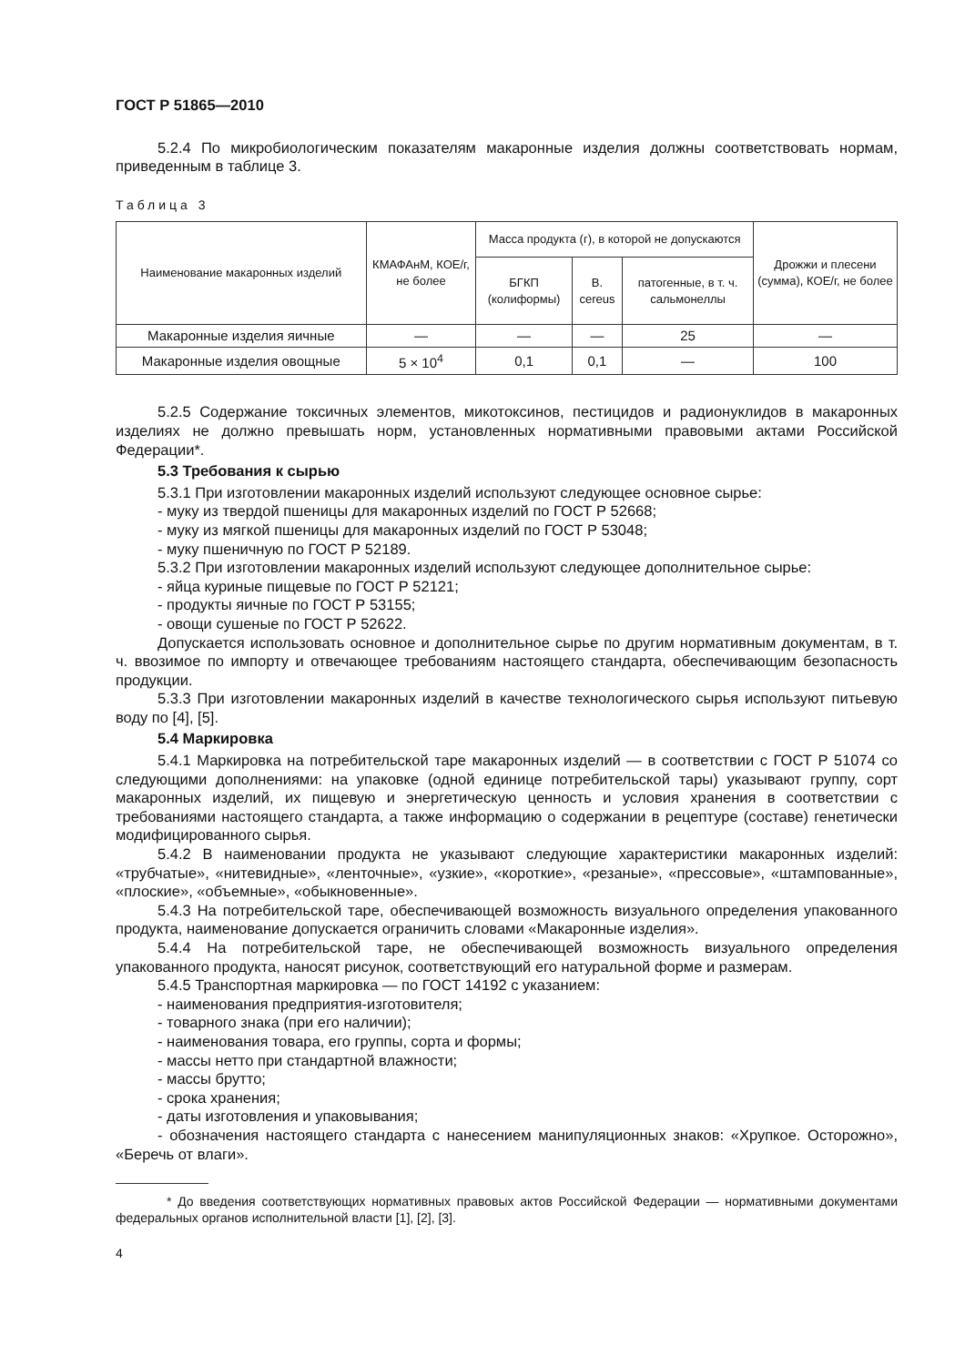ГОСТ Р 51865—2010
5.2.4 По микробиологическим показателям макаронные изделия должны соответствовать нормам, приведенным в таблице 3.
Таблица 3
| Наименование макаронных изделий | КМАФАнМ, КОЕ/г, не более | Масса продукта (г), в которой не допускаются | | | Дрожжи и плесени (сумма), КОЕ/г, не более |
| --- | --- | --- | --- | --- | --- |
| | | БГКП (колиформы) | B. cereus | патогенные, в т. ч. сальмонеллы | |
| Макаронные изделия яичные | — | — | — | 25 | — |
| Макаронные изделия овощные | 5 × 10<sup>4</sup> | 0,1 | 0,1 | — | 100 |
5.2.5 Содержание токсичных элементов, микотоксинов, пестицидов и радионуклидов в макаронных изделиях не должно превышать норм, установленных нормативными правовыми актами Российской Федерации*.
5.3 Требования к сырью
5.3.1 При изготовлении макаронных изделий используют следующее основное сырье:
- муку из твердой пшеницы для макаронных изделий по ГОСТ Р 52668;
- муку из мягкой пшеницы для макаронных изделий по ГОСТ Р 53048;
- муку пшеничную по ГОСТ Р 52189.
5.3.2 При изготовлении макаронных изделий используют следующее дополнительное сырье:
- яйца куриные пищевые по ГОСТ Р 52121;
- продукты яичные по ГОСТ Р 53155;
- овощи сушеные по ГОСТ Р 52622.
Допускается использовать основное и дополнительное сырье по другим нормативным документам, в т. ч. ввозимое по импорту и отвечающее требованиям настоящего стандарта, обеспечивающим безопасность продукции.
5.3.3 При изготовлении макаронных изделий в качестве технологического сырья используют питьевую воду по [4], [5].
5.4 Маркировка
5.4.1 Маркировка на потребительской таре макаронных изделий — в соответствии с ГОСТ Р 51074 со следующими дополнениями: на упаковке (одной единице потребительской тары) указывают группу, сорт макаронных изделий, их пищевую и энергетическую ценность и условия хранения в соответствии с требованиями настоящего стандарта, а также информацию о содержании в рецептуре (составе) генетически модифицированного сырья.
5.4.2 В наименовании продукта не указывают следующие характеристики макаронных изделий: «трубчатые», «нитевидные», «ленточные», «узкие», «короткие», «резаные», «прессовые», «штампованные», «плоские», «объемные», «обыкновенные».
5.4.3 На потребительской таре, обеспечивающей возможность визуального определения упакованного продукта, наименование допускается ограничить словами «Макаронные изделия».
5.4.4 На потребительской таре, не обеспечивающей возможность визуального определения упакованного продукта, наносят рисунок, соответствующий его натуральной форме и размерам.
5.4.5 Транспортная маркировка — по ГОСТ 14192 с указанием:
- наименования предприятия-изготовителя;
- товарного знака (при его наличии);
- наименования товара, его группы, сорта и формы;
- массы нетто при стандартной влажности;
- массы брутто;
- срока хранения;
- даты изготовления и упаковывания;
- обозначения настоящего стандарта с нанесением манипуляционных знаков: «Хрупкое. Осторожно», «Беречь от влаги».
* До введения соответствующих нормативных правовых актов Российской Федерации — нормативными документами федеральных органов исполнительной власти [1], [2], [3].
4